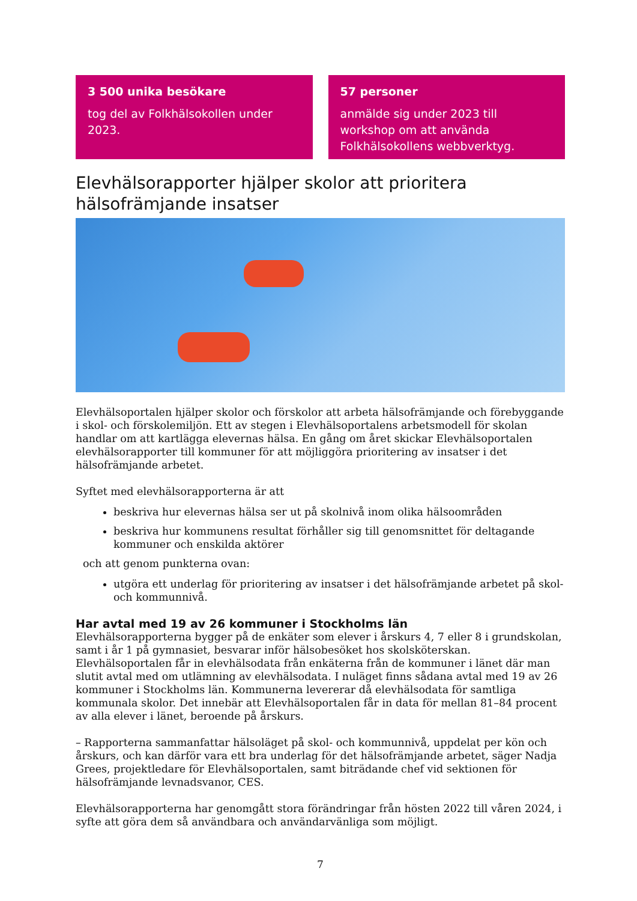3 500 unika besökare
tog del av Folkhälsokollen under 2023.
57 personer
anmälde sig under 2023 till workshop om att använda Folkhälsokollens webbverktyg.
Elevhälsorapporter hjälper skolor att prioritera hälsofrämjande insatser
Elevhälsoportalen hjälper skolor och förskolor att arbeta hälsofrämjande och förebyggande i skol- och förskolemiljön. Ett av stegen i Elevhälsoportalens arbetsmodell för skolan handlar om att kartlägga elevernas hälsa. En gång om året skickar Elevhälsoportalen elevhälsorapporter till kommuner för att möjliggöra prioritering av insatser i det hälsofrämjande arbetet.
Syftet med elevhälsorapporterna är att
beskriva hur elevernas hälsa ser ut på skolnivå inom olika hälsoområden
beskriva hur kommunens resultat förhåller sig till genomsnittet för deltagande kommuner och enskilda aktörer
och att genom punkterna ovan:
utgöra ett underlag för prioritering av insatser i det hälsofrämjande arbetet på skol- och kommunnivå.
Har avtal med 19 av 26 kommuner i Stockholms län
Elevhälsorapporterna bygger på de enkäter som elever i årskurs 4, 7 eller 8 i grundskolan, samt i år 1 på gymnasiet, besvarar inför hälsobesöket hos skolsköterskan. Elevhälsoportalen får in elevhälsodata från enkäterna från de kommuner i länet där man slutit avtal med om utlämning av elevhälsodata. I nuläget finns sådana avtal med 19 av 26 kommuner i Stockholms län. Kommunerna levererar då elevhälsodata för samtliga kommunala skolor. Det innebär att Elevhälsoportalen får in data för mellan 81–84 procent av alla elever i länet, beroende på årskurs.
– Rapporterna sammanfattar hälsoläget på skol- och kommunnivå, uppdelat per kön och årskurs, och kan därför vara ett bra underlag för det hälsofrämjande arbetet, säger Nadja Grees, projektledare för Elevhälsoportalen, samt biträdande chef vid sektionen för hälsofrämjande levnadsvanor, CES.
Elevhälsorapporterna har genomgått stora förändringar från hösten 2022 till våren 2024, i syfte att göra dem så användbara och användarvänliga som möjligt.
7